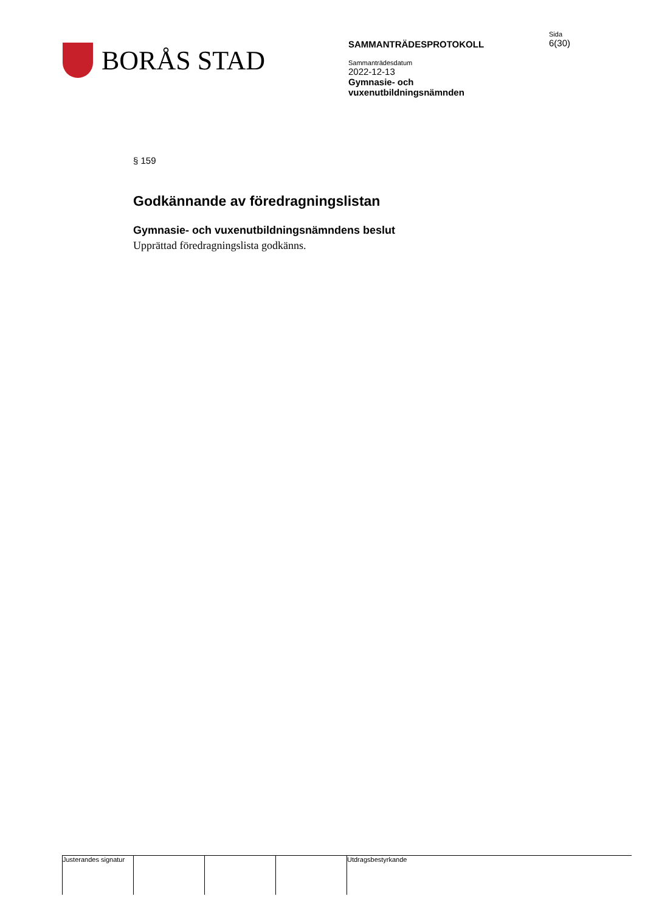BORÅS STAD
SAMMANTRÄDESPROTOKOLL
Sammanträdesdatum
2022-12-13
Gymnasie- och
vuxenutbildningsnämnden
Sida
6(30)
§ 159
Godkännande av föredragningslistan
Gymnasie- och vuxenutbildningsnämndens beslut
Upprättad föredragningslista godkänns.
Justerandes signatur
Utdragsbestyrkande